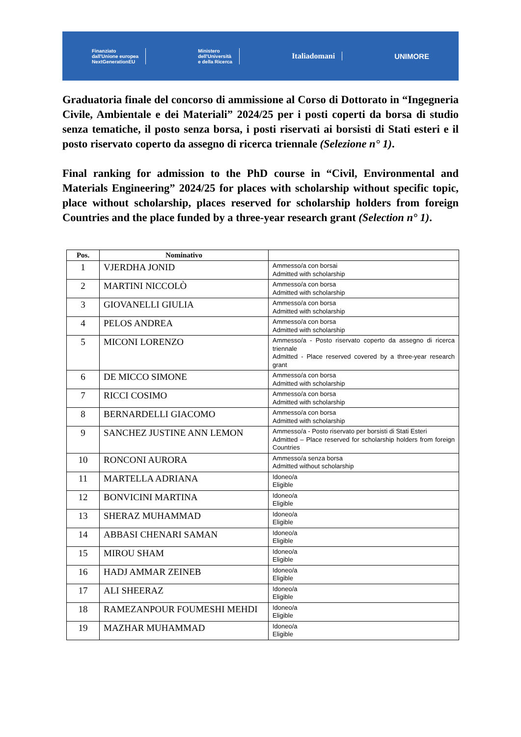Finanziato
dall'Unione europea
NextGenerationEU
Ministero
dell'Università
e della Ricerca
Italiadomani UNIMORE
Graduatoria finale del concorso di ammissione al Corso di Dottorato in “Ingegneria Civile, Ambientale e dei Materiali” 2024/25 per i posti coperti da borsa di studio senza tematiche, il posto senza borsa, i posti riservati ai borsisti di Stati esteri e il posto riservato coperto da assegno di ricerca triennale (Selezione n° 1).
Final ranking for admission to the PhD course in “Civil, Environmental and Materials Engineering” 2024/25 for places with scholarship without specific topic, place without scholarship, places reserved for scholarship holders from foreign Countries and the place funded by a three-year research grant (Selection n° 1).
| Pos. | Nominativo | |
| --- | --- | --- |
| 1 | VJERDHA JONID | Ammesso/a con borsai Admitted with scholarship |
| 2 | MARTINI NICCOLÒ | Ammesso/a con borsa Admitted with scholarship |
| 3 | GIOVANELLI GIULIA | Ammesso/a con borsa Admitted with scholarship |
| 4 | PELOS ANDREA | Ammesso/a con borsa Admitted with scholarship |
| 5 | MICONI LORENZO | Ammesso/a - Posto riservato coperto da assegno di ricerca triennale Admitted - Place reserved covered by a three-year research grant |
| 6 | DE MICCO SIMONE | Ammesso/a con borsa Admitted with scholarship |
| 7 | RICCI COSIMO | Ammesso/a con borsa Admitted with scholarship |
| 8 | BERNARDELLI GIACOMO | Ammesso/a con borsa Admitted with scholarship |
| 9 | SANCHEZ JUSTINE ANN LEMON | Ammesso/a - Posto riservato per borsisti di Stati Esteri Admitted – Place reserved for scholarship holders from foreign Countries |
| 10 | RONCONI AURORA | Ammesso/a senza borsa Admitted without scholarship |
| 11 | MARTELLA ADRIANA | Idoneo/a Eligible |
| 12 | BONVICINI MARTINA | Idoneo/a Eligible |
| 13 | SHERAZ MUHAMMAD | Idoneo/a Eligible |
| 14 | ABBASI CHENARI SAMAN | Idoneo/a Eligible |
| 15 | MIROU SHAM | Idoneo/a Eligible |
| 16 | HADJ AMMAR ZEINEB | Idoneo/a Eligible |
| 17 | ALI SHEERAZ | Idoneo/a Eligible |
| 18 | RAMEZANPOUR FOUMESHI MEHDI | Idoneo/a Eligible |
| 19 | MAZHAR MUHAMMAD | Idoneo/a Eligible |